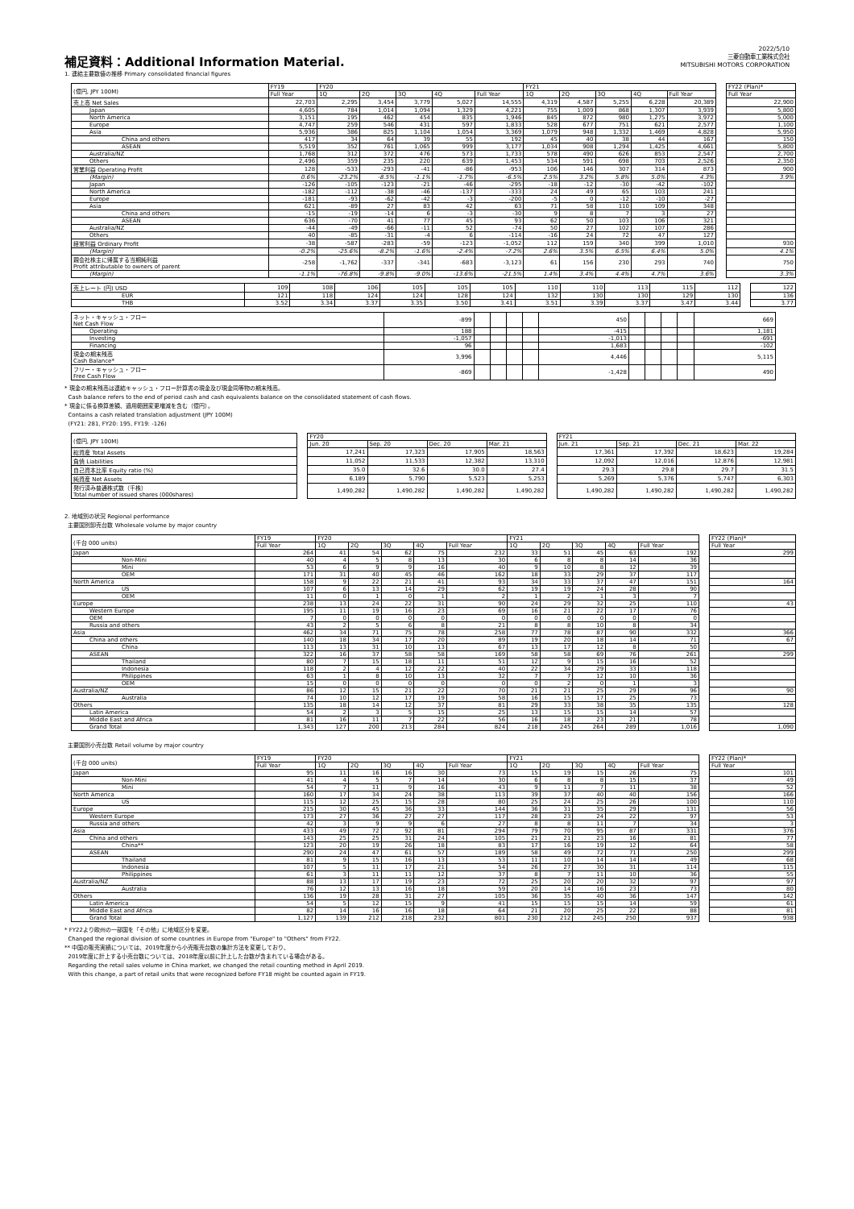補足資料：Additional Information Material.
2022/5/10
三菱自動車工業株式会社
MITSUBISHI MOTORS CORPORATION
1. 連結主要数値の推移 Primary consolidated financial figures
| (億円, JPY 100M) | FY19 | FY20 | | | | | FY21 | | | | | | FY22 (Plan)* |
| | Full Year | 1Q | 2Q | 3Q | 4Q | Full Year | 1Q | 2Q | 3Q | 4Q | Full Year | | Full Year |
| 売上高 Net Sales | 22,703 | 2,295 | 3,454 | 3,779 | 5,027 | 14,555 | 4,319 | 4,587 | 5,255 | 6,228 | 20,389 | | 22,900 |
| Japan | 4,605 | 784 | 1,014 | 1,094 | 1,329 | 4,221 | 755 | 1,009 | 868 | 1,307 | 3,939 | | 5,800 |
| North America | 3,151 | 195 | 462 | 454 | 835 | 1,946 | 845 | 872 | 980 | 1,275 | 3,972 | | 5,000 |
| Europe | 4,747 | 259 | 546 | 431 | 597 | 1,833 | 528 | 677 | 751 | 621 | 2,577 | | 1,100 |
| Asia | 5,936 | 386 | 825 | 1,104 | 1,054 | 3,369 | 1,079 | 948 | 1,332 | 1,469 | 4,828 | | 5,950 |
| China and others | 417 | 34 | 64 | 39 | 55 | 192 | 45 | 40 | 38 | 44 | 167 | | 150 |
| ASEAN | 5,519 | 352 | 761 | 1,065 | 999 | 3,177 | 1,034 | 908 | 1,294 | 1,425 | 4,661 | | 5,800 |
| Australia/NZ | 1,768 | 312 | 372 | 476 | 573 | 1,733 | 578 | 490 | 626 | 853 | 2,547 | | 2,700 |
| Others | 2,496 | 359 | 235 | 220 | 639 | 1,453 | 534 | 591 | 698 | 703 | 2,526 | | 2,350 |
| 営業利益 Operating Profit | 128 | -533 | -293 | -41 | -86 | -953 | 106 | 146 | 307 | 314 | 873 | | 900 |
| (Margin) | 0.6% | -23.2% | -8.5% | -1.1% | -1.7% | -6.5% | 2.5% | 3.2% | 5.8% | 5.0% | 4.3% | | 3.9% |
| Japan | -126 | -105 | -123 | -21 | -46 | -295 | -18 | -12 | -30 | -42 | -102 | | |
| North America | -182 | -112 | -38 | -46 | -137 | -333 | 24 | 49 | 65 | 103 | 241 | | |
| Europe | -181 | -93 | -62 | -42 | -3 | -200 | -5 | 0 | -12 | -10 | -27 | | |
| Asia | 621 | -89 | 27 | 83 | 42 | 63 | 71 | 58 | 110 | 109 | 348 | | |
| China and others | -15 | -19 | -14 | 6 | -3 | -30 | 9 | 8 | 7 | 3 | 27 | | |
| ASEAN | 636 | -70 | 41 | 77 | 45 | 93 | 62 | 50 | 103 | 106 | 321 | | |
| Australia/NZ | -44 | -49 | -66 | -11 | 52 | -74 | 50 | 27 | 102 | 107 | 286 | | |
| Others | 40 | -85 | -31 | -4 | 6 | -114 | -16 | 24 | 72 | 47 | 127 | | |
| 経常利益 Ordinary Profit | -38 | -587 | -283 | -59 | -123 | -1,052 | 112 | 159 | 340 | 399 | 1,010 | | 930 |
| (Margin) | -0.2% | -25.6% | -8.2% | -1.6% | -2.4% | -7.2% | 2.6% | 3.5% | 6.5% | 6.4% | 5.0% | | 4.1% |
| 親会社株主に帰属する当期純利益 Profit attributable to owners of parent | -258 | -1,762 | -337 | -341 | -683 | -3,123 | 61 | 156 | 230 | 293 | 740 | | 750 |
| (Margin) | -1.1% | -76.8% | -9.8% | -9.0% | -13.6% | -21.5% | 1.4% | 3.4% | 4.4% | 4.7% | 3.6% | | 3.3% |
| 売上レート (円) USD | 109 | 108 | 106 | 105 | 105 | 105 | 110 | 110 | 113 | 115 | 112 | | 122 |
| EUR | 121 | 118 | 124 | 124 | 128 | 124 | 132 | 130 | 130 | 129 | 130 | | 136 |
| THB | 3.52 | 3.34 | 3.37 | 3.35 | 3.50 | 3.41 | 3.51 | 3.39 | 3.37 | 3.47 | 3.44 | | 3.77 |
| ネット・キャッシュ・フロー Net Cash Flow | -899 | | | | | 450 | | | | | 669 | | |
| Operating | 188 | | | | | -415 | | | | | 1,181 | | |
| Investing | -1,057 | | | | | -1,013 | | | | | -691 | | |
| Financing | 96 | | | | | 1,683 | | | | | -102 | | |
| 現金の期末残高 Cash Balance* | 3,996 | | | | | 4,446 | | | | | 5,115 | | |
| フリー・キャッシュ・フロー Free Cash Flow | -869 | | | | | -1,428 | | | | | 490 | | |
* 現金の期末残高は連結キャッシュ・フロー計算書の現金及び現金同等物の期末残高。
Cash balance refers to the end of period cash and cash equivalents balance on the consolidated statement of cash flows.
* 現金に係る換算差額、適用範囲変更増減を含む（億円）。
Contains a cash related translation adjustment (JPY 100M)
(FY21: 281, FY20: 195, FY19: -126)
| (億円, JPY 100M) | | FY20 | | | | | FY21 | | | |
| | | Jun. 20 | Sep. 20 | Dec. 20 | Mar. 21 | | Jun. 21 | Sep. 21 | Dec. 21 | Mar. 22 |
| 総資産 Total Assets | | 17,241 | 17,323 | 17,905 | 18,563 | | 17,361 | 17,392 | 18,623 | 19,284 |
| 負債 Liabilities | | 11,052 | 11,533 | 12,382 | 13,310 | | 12,092 | 12,016 | 12,876 | 12,981 |
| 自己資本比率 Equity ratio (%) | | 35.0 | 32.6 | 30.0 | 27.4 | | 29.3 | 29.8 | 29.7 | 31.5 |
| 純資産 Net Assets | | 6,189 | 5,790 | 5,523 | 5,253 | | 5,269 | 5,376 | 5,747 | 6,303 |
| 発行済み普通株式数（千株） Total number of issued shares (000shares) | | 1,490,282 | 1,490,282 | 1,490,282 | 1,490,282 | | 1,490,282 | 1,490,282 | 1,490,282 | 1,490,282 |
2. 地域別の状況 Regional performance
主要国別卸売台数 Wholesale volume by major country
| (千台 000 units) | FY19 | FY20 | | | | | FY21 | | | | | | FY22 (Plan)* |
| | Full Year | 1Q | 2Q | 3Q | 4Q | Full Year | 1Q | 2Q | 3Q | 4Q | Full Year | | Full Year |
| Japan | 264 | 41 | 54 | 62 | 75 | 232 | 33 | 51 | 45 | 63 | 192 | | 299 |
| Non-Mini | 40 | 4 | 5 | 8 | 13 | 30 | 6 | 8 | 8 | 14 | 36 | | |
| Mini | 53 | 6 | 9 | 9 | 16 | 40 | 9 | 10 | 8 | 12 | 39 | | |
| OEM | 171 | 31 | 40 | 45 | 46 | 162 | 18 | 33 | 29 | 37 | 117 | | |
| North America | 158 | 9 | 22 | 21 | 41 | 93 | 34 | 33 | 37 | 47 | 151 | | 164 |
| US | 107 | 6 | 13 | 14 | 29 | 62 | 19 | 19 | 24 | 28 | 90 | | |
| OEM | 11 | 0 | 1 | 0 | 1 | 2 | 1 | 2 | 1 | 3 | 7 | | |
| Europe | 238 | 13 | 24 | 22 | 31 | 90 | 24 | 29 | 32 | 25 | 110 | | 43 |
| Western Europe | 195 | 11 | 19 | 16 | 23 | 69 | 16 | 21 | 22 | 17 | 76 | | |
| OEM | 7 | 0 | 0 | 0 | 0 | 0 | 0 | 0 | 0 | 0 | 0 | | |
| Russia and others | 43 | 2 | 5 | 6 | 8 | 21 | 8 | 8 | 10 | 8 | 34 | | |
| Asia | 462 | 34 | 71 | 75 | 78 | 258 | 77 | 78 | 87 | 90 | 332 | | 366 |
| China and others | 140 | 18 | 34 | 17 | 20 | 89 | 19 | 20 | 18 | 14 | 71 | | 67 |
| China | 113 | 13 | 31 | 10 | 13 | 67 | 13 | 17 | 12 | 8 | 50 | | |
| ASEAN | 322 | 16 | 37 | 58 | 58 | 169 | 58 | 58 | 69 | 76 | 261 | | 299 |
| Thailand | 80 | 7 | 15 | 18 | 11 | 51 | 12 | 9 | 15 | 16 | 52 | | |
| Indonesia | 118 | 2 | 4 | 12 | 22 | 40 | 22 | 34 | 29 | 33 | 118 | | |
| Philippines | 63 | 1 | 8 | 10 | 13 | 32 | 7 | 7 | 12 | 10 | 36 | | |
| OEM | 15 | 0 | 0 | 0 | 0 | 0 | 0 | 2 | 0 | 1 | 3 | | |
| Australia/NZ | 86 | 12 | 15 | 21 | 22 | 70 | 21 | 21 | 25 | 29 | 96 | | 90 |
| Australia | 74 | 10 | 12 | 17 | 19 | 58 | 16 | 15 | 17 | 25 | 73 | | |
| Others | 135 | 18 | 14 | 12 | 37 | 81 | 29 | 33 | 38 | 35 | 135 | | 128 |
| Latin America | 54 | 2 | 3 | 5 | 15 | 25 | 13 | 15 | 15 | 14 | 57 | | |
| Middle East and Africa | 81 | 16 | 11 | 7 | 22 | 56 | 16 | 18 | 23 | 21 | 78 | | |
| Grand Total | 1,343 | 127 | 200 | 213 | 284 | 824 | 218 | 245 | 264 | 289 | 1,016 | | 1,090 |
主要国別小売台数 Retail volume by major country
| (千台 000 units) | FY19 | FY20 | | | | | FY21 | | | | | | FY22 (Plan)* |
| | Full Year | 1Q | 2Q | 3Q | 4Q | Full Year | 1Q | 2Q | 3Q | 4Q | Full Year | | Full Year |
| Japan | 95 | 11 | 16 | 16 | 30 | 73 | 15 | 19 | 15 | 26 | 75 | | 101 |
| Non-Mini | 41 | 4 | 5 | 7 | 14 | 30 | 6 | 8 | 8 | 15 | 37 | | 49 |
| Mini | 54 | 7 | 11 | 9 | 16 | 43 | 9 | 11 | 7 | 11 | 38 | | 52 |
| North America | 160 | 17 | 34 | 24 | 38 | 113 | 39 | 37 | 40 | 40 | 156 | | 166 |
| US | 115 | 12 | 25 | 15 | 28 | 80 | 25 | 24 | 25 | 26 | 100 | | 110 |
| Europe | 215 | 30 | 45 | 36 | 33 | 144 | 36 | 31 | 35 | 29 | 131 | | 56 |
| Western Europe | 173 | 27 | 36 | 27 | 27 | 117 | 28 | 23 | 24 | 22 | 97 | | 53 |
| Russia and others | 42 | 3 | 9 | 9 | 6 | 27 | 8 | 8 | 11 | 7 | 34 | | 3 |
| Asia | 433 | 49 | 72 | 92 | 81 | 294 | 79 | 70 | 95 | 87 | 331 | | 376 |
| China and others | 143 | 25 | 25 | 31 | 24 | 105 | 21 | 21 | 23 | 16 | 81 | | 77 |
| China** | 123 | 20 | 19 | 26 | 18 | 83 | 17 | 16 | 19 | 12 | 64 | | 58 |
| ASEAN | 290 | 24 | 47 | 61 | 57 | 189 | 58 | 49 | 72 | 71 | 250 | | 299 |
| Thailand | 81 | 9 | 15 | 16 | 13 | 53 | 11 | 10 | 14 | 14 | 49 | | 68 |
| Indonesia | 107 | 5 | 11 | 17 | 21 | 54 | 26 | 27 | 30 | 31 | 114 | | 115 |
| Philippines | 61 | 3 | 11 | 11 | 12 | 37 | 8 | 7 | 11 | 10 | 36 | | 55 |
| Australia/NZ | 88 | 13 | 17 | 19 | 23 | 72 | 25 | 20 | 20 | 32 | 97 | | 97 |
| Australia | 76 | 12 | 13 | 16 | 18 | 59 | 20 | 14 | 16 | 23 | 73 | | 80 |
| Others | 136 | 19 | 28 | 31 | 27 | 105 | 36 | 35 | 40 | 36 | 147 | | 142 |
| Latin America | 54 | 5 | 12 | 15 | 9 | 41 | 15 | 15 | 15 | 14 | 59 | | 61 |
| Middle East and Africa | 82 | 14 | 16 | 16 | 18 | 64 | 21 | 20 | 25 | 22 | 88 | | 81 |
| Grand Total | 1,127 | 139 | 212 | 218 | 232 | 801 | 230 | 212 | 245 | 250 | 937 | | 938 |
* FY22より欧州の一部国を「その他」に地域区分を変更。
Changed the regional division of some countries in Europe from "Europe" to "Others" from FY22.
** 中国の販売実績については、2019年度から小売販売台数の集計方法を変更しており、
2019年度に計上する小売台数については、2018年度以前に計上した台数が含まれている場合がある。
Regarding the retail sales volume in China market, we changed the retail counting method in April 2019.
With this change, a part of retail units that were recognized before FY18 might be counted again in FY19.